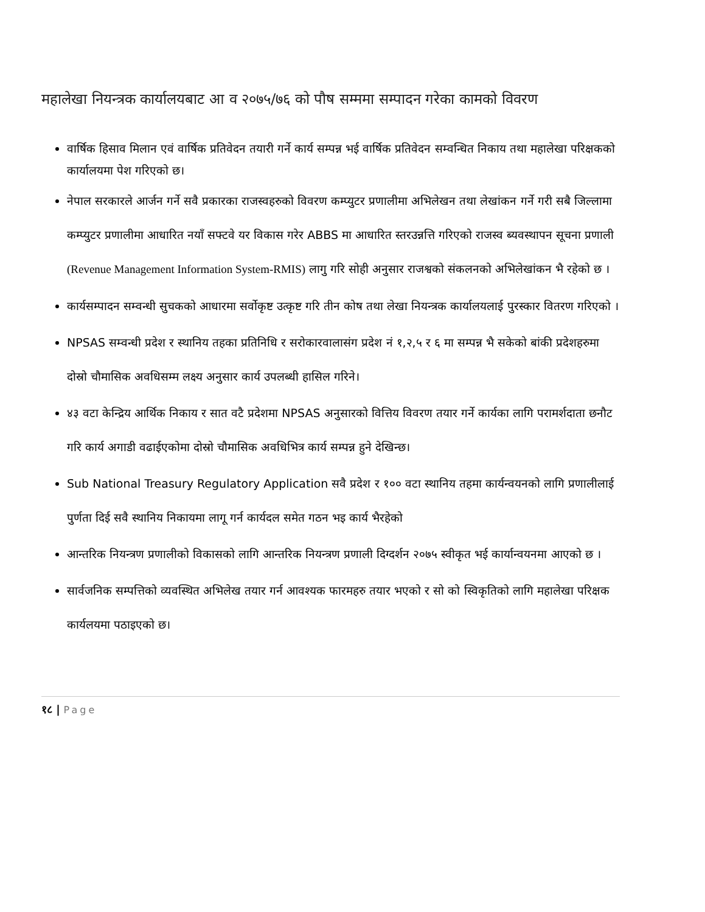महालेखा नियन्त्रक कार्यालयबाट आ व २०७५/७६ को पौष सम्ममा सम्पादन गरेका कामको विवरण
वार्षिक हिसाव मिलान एवं वार्षिक प्रतिवेदन तयारी गर्ने कार्य सम्पन्न भई वार्षिक प्रतिवेदन सम्वन्धित निकाय तथा महालेखा परिक्षकको कार्यालयमा पेश गरिएको छ।
नेपाल सरकारले आर्जन गर्ने सवै प्रकारका राजस्वहरुको विवरण कम्प्युटर प्रणालीमा अभिलेखन तथा लेखांकन गर्ने गरी सबै जिल्लामा कम्प्युटर प्रणालीमा आधारित नयाँ सफ्टवे यर विकास गरेर ABBS मा आधारित स्तरउन्नत्ति गरिएको राजस्व ब्यवस्थापन सूचना प्रणाली (Revenue Management Information System-RMIS) लागु गरि सोही अनुसार राजश्वको संकलनको अभिलेखांकन भै रहेको छ ।
कार्यसम्पादन सम्वन्धी सुचकको आधारमा सर्वोकृष्ट उत्कृष्ट गरि तीन कोष तथा लेखा नियन्त्रक कार्यालयलाई पुरस्कार वितरण गरिएको ।
NPSAS सम्वन्धी प्रदेश र स्थानिय तहका प्रतिनिधि र सरोकारवालासंग प्रदेश नं १,२,५ र ६ मा सम्पन्न भै सकेको बांकी प्रदेशहरुमा दोस्रो चौमासिक अवधिसम्म लक्ष्य अनुसार कार्य उपलब्धी हासिल गरिने।
४३ वटा केन्द्रिय आर्थिक निकाय र सात वटै प्रदेशमा NPSAS अनुसारको वित्तिय विवरण तयार गर्ने कार्यका लागि परामर्शदाता छनौट गरि कार्य अगाडी वढाईएकोमा दोस्रो चौमासिक अवधिभित्र कार्य सम्पन्न हुने देखिन्छ।
Sub National Treasury Regulatory Application सवै प्रदेश र १०० वटा स्थानिय तहमा कार्यन्वयनको लागि प्रणालीलाई पुर्णता दिई सवै स्थानिय निकायमा लागू गर्न कार्यदल समेत गठन भइ कार्य भैरहेको
आन्तरिक नियन्त्रण प्रणालीको विकासको लागि आन्तरिक नियन्त्रण प्रणाली दिग्दर्शन २०७५ स्वीकृत भई कार्यान्वयनमा आएको छ ।
सार्वजनिक सम्पत्तिको व्यवस्थित अभिलेख तयार गर्न आवश्यक फारमहरु तयार भएको र सो को स्विकृतिको लागि महालेखा परिक्षक कार्यलयमा पठाइएको छ।
१८ | Page